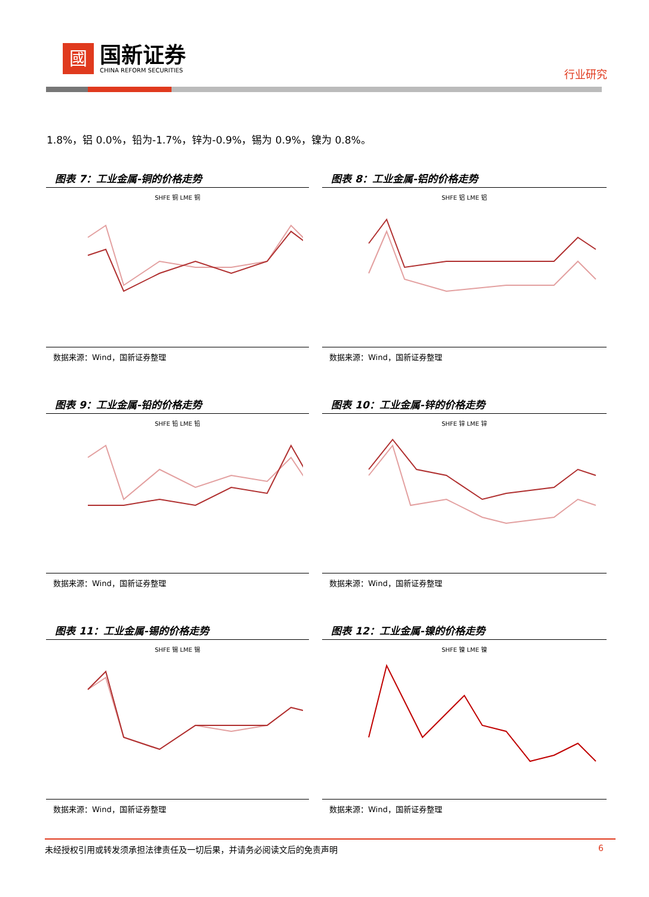國
国新证券
CHINA REFORM SECURITIES
行业研究
1.8%，铝 0.0%，铅为-1.7%，锌为-0.9%，锡为 0.9%，镍为 0.8%。
图表 7：工业金属-铜的价格走势
SHFE 铜 LME 铜
数据来源：Wind，国新证券整理
图表 8：工业金属-铝的价格走势
SHFE 铝 LME 铝
数据来源：Wind，国新证券整理
图表 9：工业金属-铅的价格走势
SHFE 铅 LME 铅
数据来源：Wind，国新证券整理
图表 10：工业金属-锌的价格走势
SHFE 锌 LME 锌
数据来源：Wind，国新证券整理
图表 11：工业金属-锡的价格走势
SHFE 锡 LME 锡
数据来源：Wind，国新证券整理
图表 12：工业金属-镍的价格走势
SHFE 镍 LME 镍
数据来源：Wind，国新证券整理
未经授权引用或转发须承担法律责任及一切后果，并请务必阅读文后的免责声明 6